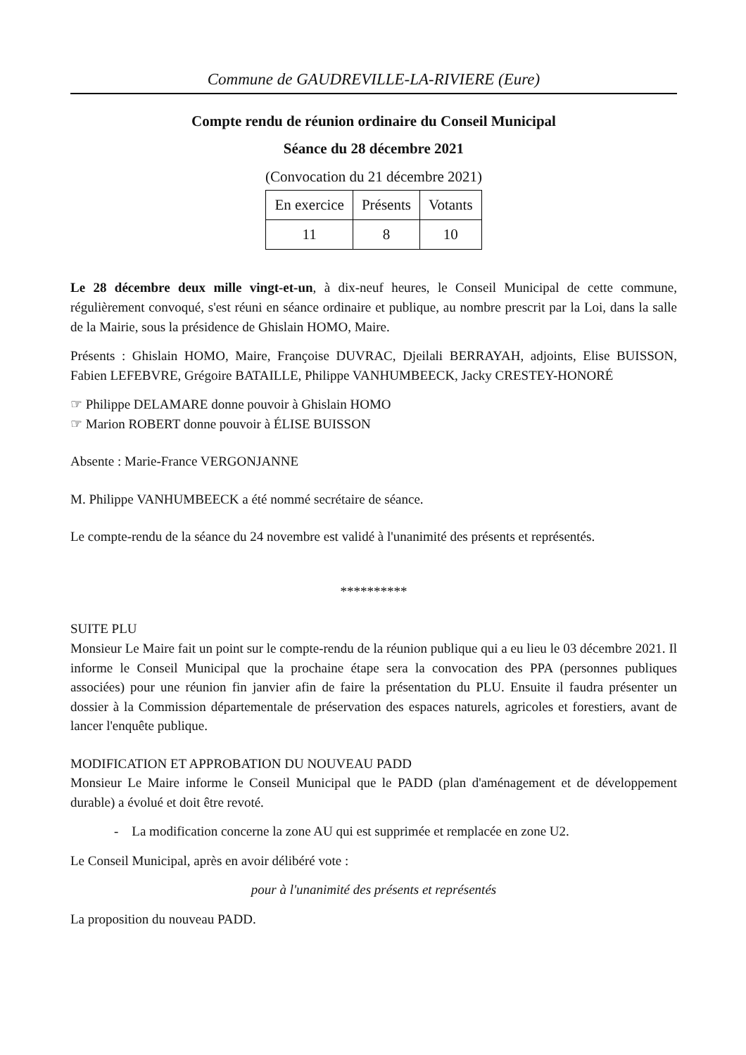Commune de GAUDREVILLE-LA-RIVIERE (Eure)
Compte rendu de réunion ordinaire du Conseil Municipal
Séance du 28 décembre 2021
(Convocation du 21 décembre 2021)
| En exercice | Présents | Votants |
| 11 | 8 | 10 |
Le 28 décembre deux mille vingt-et-un, à dix-neuf heures, le Conseil Municipal de cette commune, régulièrement convoqué, s'est réuni en séance ordinaire et publique, au nombre prescrit par la Loi, dans la salle de la Mairie, sous la présidence de Ghislain HOMO, Maire.
Présents : Ghislain HOMO, Maire, Françoise DUVRAC, Djeilali BERRAYAH, adjoints, Elise BUISSON, Fabien LEFEBVRE, Grégoire BATAILLE, Philippe VANHUMBEECK, Jacky CRESTEY-HONORÉ
☞ Philippe DELAMARE donne pouvoir à Ghislain HOMO
☞ Marion ROBERT donne pouvoir à ÉLISE BUISSON
Absente : Marie-France VERGONJANNE
M. Philippe VANHUMBEECK a été nommé secrétaire de séance.
Le compte-rendu de la séance du 24 novembre est validé à l'unanimité des présents et représentés.
**********
SUITE PLU
Monsieur Le Maire fait un point sur le compte-rendu de la réunion publique qui a eu lieu le 03 décembre 2021. Il informe le Conseil Municipal que la prochaine étape sera la convocation des PPA (personnes publiques associées) pour une réunion fin janvier afin de faire la présentation du PLU. Ensuite il faudra présenter un dossier à la Commission départementale de préservation des espaces naturels, agricoles et forestiers, avant de lancer l'enquête publique.
MODIFICATION ET APPROBATION DU NOUVEAU PADD
Monsieur Le Maire informe le Conseil Municipal que le PADD (plan d'aménagement et de développement durable) a évolué et doit être revoté.
- La modification concerne la zone AU qui est supprimée et remplacée en zone U2.
Le Conseil Municipal, après en avoir délibéré vote :
pour à l'unanimité des présents et représentés
La proposition du nouveau PADD.